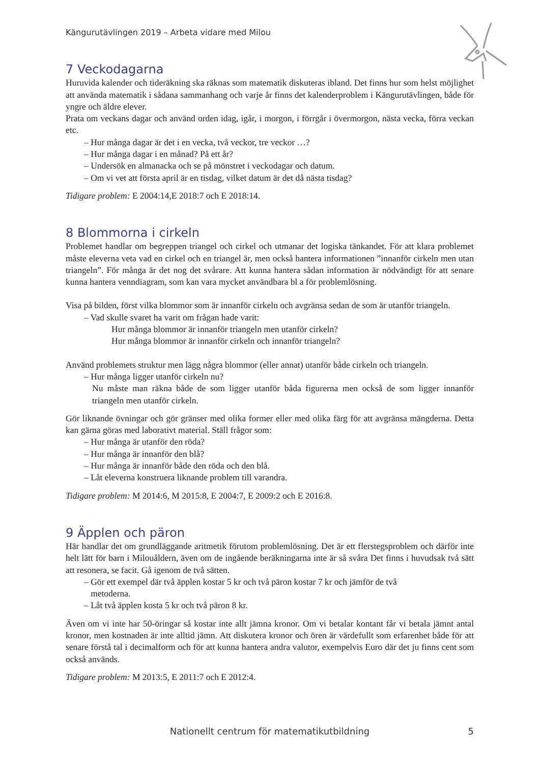Kängurutävlingen 2019 – Arbeta vidare med Milou
7 Veckodagarna
Huruvida kalender och tideräkning ska räknas som matematik diskuteras ibland. Det finns hur som helst möjlighet att använda matematik i sådana sammanhang och varje år finns det kalenderproblem i Kängurutävlingen, både för yngre och äldre elever.
Prata om veckans dagar och använd orden idag, igår, i morgon, i förrgår i övermorgon, nästa vecka, förra veckan etc.
– Hur många dagar är det i en vecka, två veckor, tre veckor …?
– Hur många dagar i en månad? På ett år?
– Undersök en almanacka och se på mönstret i veckodagar och datum.
– Om vi vet att första april är en tisdag, vilket datum är det då nästa tisdag?
Tidigare problem: E 2004:14,E 2018:7 och E 2018:14.
8 Blommorna i cirkeln
Problemet handlar om begreppen triangel och cirkel och utmanar det logiska tänkandet. För att klara problemet måste eleverna veta vad en cirkel och en triangel är, men också hantera informationen ”innanför cirkeln men utan triangeln”. För många är det nog det svårare. Att kunna hantera sådan information är nödvändigt för att senare kunna hantera venndiagram, som kan vara mycket användbara bl a för problemlösning.
Visa på bilden, först vilka blommor som är innanför cirkeln och avgränsa sedan de som är utanför triangeln.
– Vad skulle svaret ha varit om frågan hade varit:
Hur många blommor är innanför triangeln men utanför cirkeln?
Hur många blommor är innanför cirkeln och innanför triangeln?
Använd problemets struktur men lägg några blommor (eller annat) utanför både cirkeln och triangeln.
– Hur många ligger utanför cirkeln nu?
Nu måste man räkna både de som ligger utanför båda figurerna men också de som ligger innanför triangeln men utanför cirkeln.
Gör liknande övningar och gör gränser med olika former eller med olika färg för att avgränsa mängderna. Detta kan gärna göras med laborativt material. Ställ frågor som:
– Hur många är utanför den röda?
– Hur många är innanför den blå?
– Hur många är innanför både den röda och den blå.
– Låt eleverna konstruera liknande problem till varandra.
Tidigare problem: M 2014:6, M 2015:8, E 2004:7, E 2009:2 och E 2016:8.
9 Äpplen och päron
Här handlar det om grundläggande aritmetik förutom problemlösning. Det är ett flerstegsproblem och därför inte helt lätt för barn i Milouåldern, även om de ingående beräkningarna inte är så svåra Det finns i huvudsak två sätt att resonera, se facit. Gå igenom de två sätten.
– Gör ett exempel där två äpplen kostar 5 kr och två päron kostar 7 kr och jämför de två
metoderna.
– Låt två äpplen kosta 5 kr och två päron 8 kr.
Även om vi inte har 50-öringar så kostar inte allt jämna kronor. Om vi betalar kontant får vi betala jämnt antal kronor, men kostnaden är inte alltid jämn. Att diskutera kronor och ören är värdefullt som erfarenhet både för att senare förstå tal i decimalform och för att kunna hantera andra valutor, exempelvis Euro där det ju finns cent som också används.
Tidigare problem: M 2013:5, E 2011:7 och E 2012:4.
Nationellt centrum för matematikutbildning 5